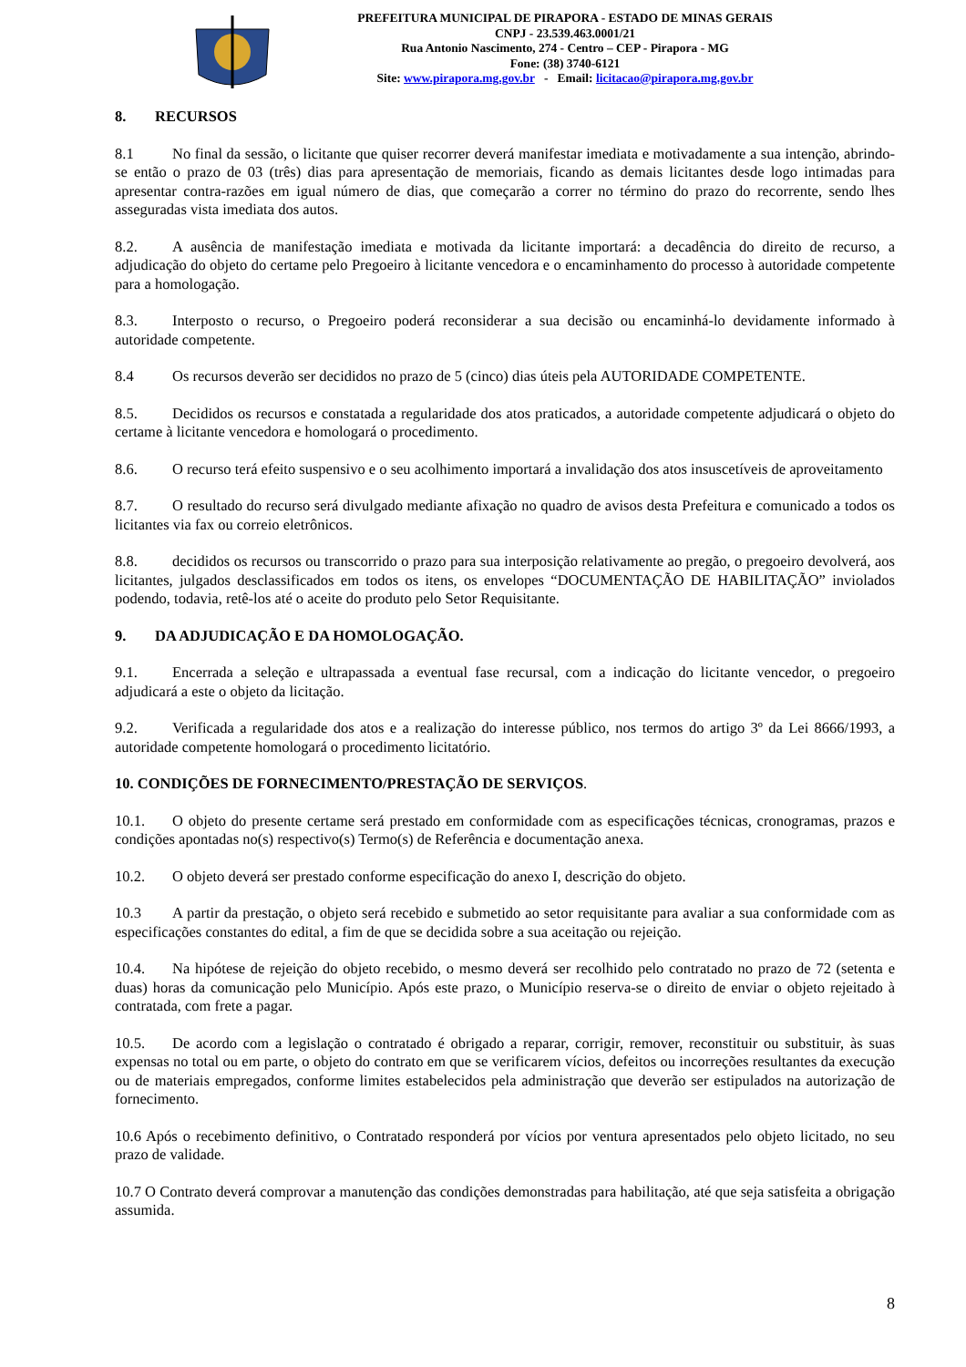PREFEITURA MUNICIPAL DE PIRAPORA - ESTADO DE MINAS GERAIS
CNPJ - 23.539.463.0001/21
Rua Antonio Nascimento, 274 - Centro – CEP - Pirapora - MG
Fone: (38) 3740-6121
Site: www.pirapora.mg.gov.br - Email: licitacao@pirapora.mg.gov.br
8. RECURSOS
8.1 No final da sessão, o licitante que quiser recorrer deverá manifestar imediata e motivadamente a sua intenção, abrindo-se então o prazo de 03 (três) dias para apresentação de memoriais, ficando as demais licitantes desde logo intimadas para apresentar contra-razões em igual número de dias, que começarão a correr no término do prazo do recorrente, sendo lhes asseguradas vista imediata dos autos.
8.2. A ausência de manifestação imediata e motivada da licitante importará: a decadência do direito de recurso, a adjudicação do objeto do certame pelo Pregoeiro à licitante vencedora e o encaminhamento do processo à autoridade competente para a homologação.
8.3. Interposto o recurso, o Pregoeiro poderá reconsiderar a sua decisão ou encaminhá-lo devidamente informado à autoridade competente.
8.4 Os recursos deverão ser decididos no prazo de 5 (cinco) dias úteis pela AUTORIDADE COMPETENTE.
8.5. Decididos os recursos e constatada a regularidade dos atos praticados, a autoridade competente adjudicará o objeto do certame à licitante vencedora e homologará o procedimento.
8.6. O recurso terá efeito suspensivo e o seu acolhimento importará a invalidação dos atos insuscetíveis de aproveitamento
8.7. O resultado do recurso será divulgado mediante afixação no quadro de avisos desta Prefeitura e comunicado a todos os licitantes via fax ou correio eletrônicos.
8.8. decididos os recursos ou transcorrido o prazo para sua interposição relativamente ao pregão, o pregoeiro devolverá, aos licitantes, julgados desclassificados em todos os itens, os envelopes “DOCUMENTAÇÃO DE HABILITAÇÃO” inviolados podendo, todavia, retê-los até o aceite do produto pelo Setor Requisitante.
9. DA ADJUDICAÇÃO E DA HOMOLOGAÇÃO.
9.1. Encerrada a seleção e ultrapassada a eventual fase recursal, com a indicação do licitante vencedor, o pregoeiro adjudicará a este o objeto da licitação.
9.2. Verificada a regularidade dos atos e a realização do interesse público, nos termos do artigo 3º da Lei 8666/1993, a autoridade competente homologará o procedimento licitatório.
10. CONDIÇÕES DE FORNECIMENTO/PRESTAÇÃO DE SERVIÇOS.
10.1. O objeto do presente certame será prestado em conformidade com as especificações técnicas, cronogramas, prazos e condições apontadas no(s) respectivo(s) Termo(s) de Referência e documentação anexa.
10.2. O objeto deverá ser prestado conforme especificação do anexo I, descrição do objeto.
10.3 A partir da prestação, o objeto será recebido e submetido ao setor requisitante para avaliar a sua conformidade com as especificações constantes do edital, a fim de que se decidida sobre a sua aceitação ou rejeição.
10.4. Na hipótese de rejeição do objeto recebido, o mesmo deverá ser recolhido pelo contratado no prazo de 72 (setenta e duas) horas da comunicação pelo Município. Após este prazo, o Município reserva-se o direito de enviar o objeto rejeitado à contratada, com frete a pagar.
10.5. De acordo com a legislação o contratado é obrigado a reparar, corrigir, remover, reconstituir ou substituir, às suas expensas no total ou em parte, o objeto do contrato em que se verificarem vícios, defeitos ou incorreções resultantes da execução ou de materiais empregados, conforme limites estabelecidos pela administração que deverão ser estipulados na autorização de fornecimento.
10.6 Após o recebimento definitivo, o Contratado responderá por vícios por ventura apresentados pelo objeto licitado, no seu prazo de validade.
10.7 O Contrato deverá comprovar a manutenção das condições demonstradas para habilitação, até que seja satisfeita a obrigação assumida.
8